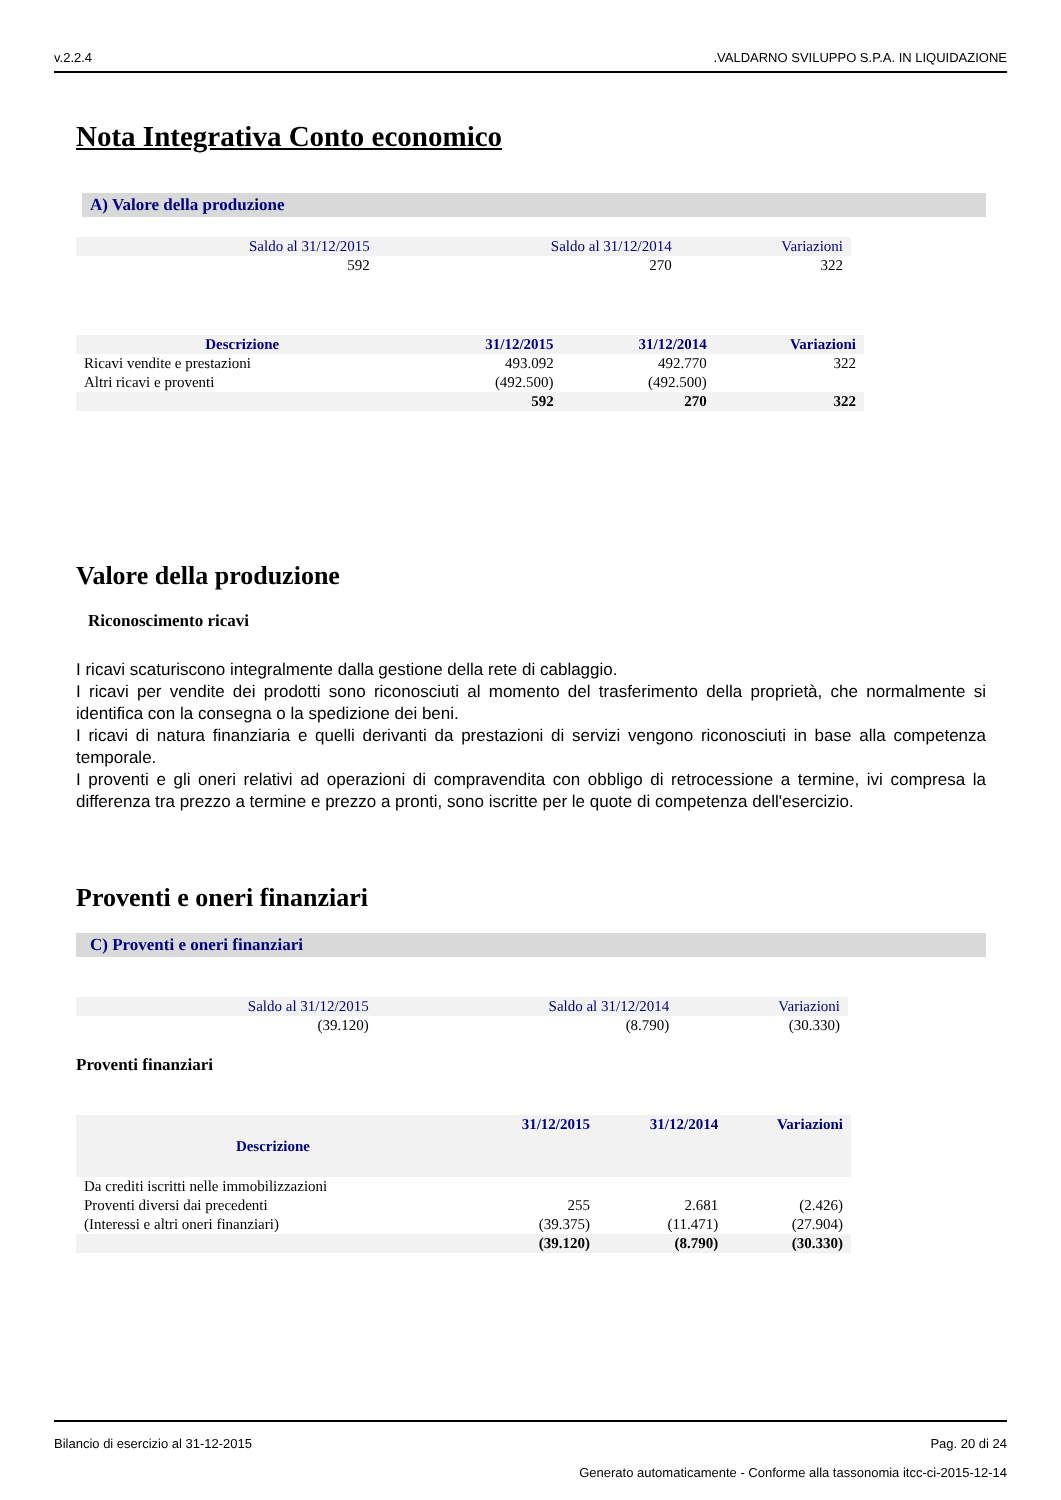v.2.2.4.VALDARNO SVILUPPO S.P.A. IN LIQUIDAZIONE
Nota Integrativa Conto economico
A) Valore della produzione
| Saldo al 31/12/2015 | Saldo al 31/12/2014 | Variazioni |
| --- | --- | --- |
| 592 | 270 | 322 |
| Descrizione | 31/12/2015 | 31/12/2014 | Variazioni |
| --- | --- | --- | --- |
| Ricavi vendite e prestazioni | 493.092 | 492.770 | 322 |
| Altri ricavi e proventi | (492.500) | (492.500) | |
| | 592 | 270 | 322 |
Valore della produzione
Riconoscimento ricavi
I ricavi scaturiscono integralmente dalla gestione della rete di cablaggio.
I ricavi per vendite dei prodotti sono riconosciuti al momento del trasferimento della proprietà, che normalmente si identifica con la consegna o la spedizione dei beni.
I ricavi di natura finanziaria e quelli derivanti da prestazioni di servizi vengono riconosciuti in base alla competenza temporale.
I proventi e gli oneri relativi ad operazioni di compravendita con obbligo di retrocessione a termine, ivi compresa la differenza tra prezzo a termine e prezzo a pronti, sono iscritte per le quote di competenza dell'esercizio.
Proventi e oneri finanziari
C) Proventi e oneri finanziari
| Saldo al 31/12/2015 | Saldo al 31/12/2014 | Variazioni |
| --- | --- | --- |
| (39.120) | (8.790) | (30.330) |
Proventi finanziari
| Descrizione | 31/12/2015 | 31/12/2014 | Variazioni |
| --- | --- | --- | --- |
| Da crediti iscritti nelle immobilizzazioni | | | |
| Proventi diversi dai precedenti | 255 | 2.681 | (2.426) |
| (Interessi e altri oneri finanziari) | (39.375) | (11.471) | (27.904) |
| | (39.120) | (8.790) | (30.330) |
Bilancio di esercizio al 31-12-2015 Pag. 20 di 24
Generato automaticamente - Conforme alla tassonomia itcc-ci-2015-12-14